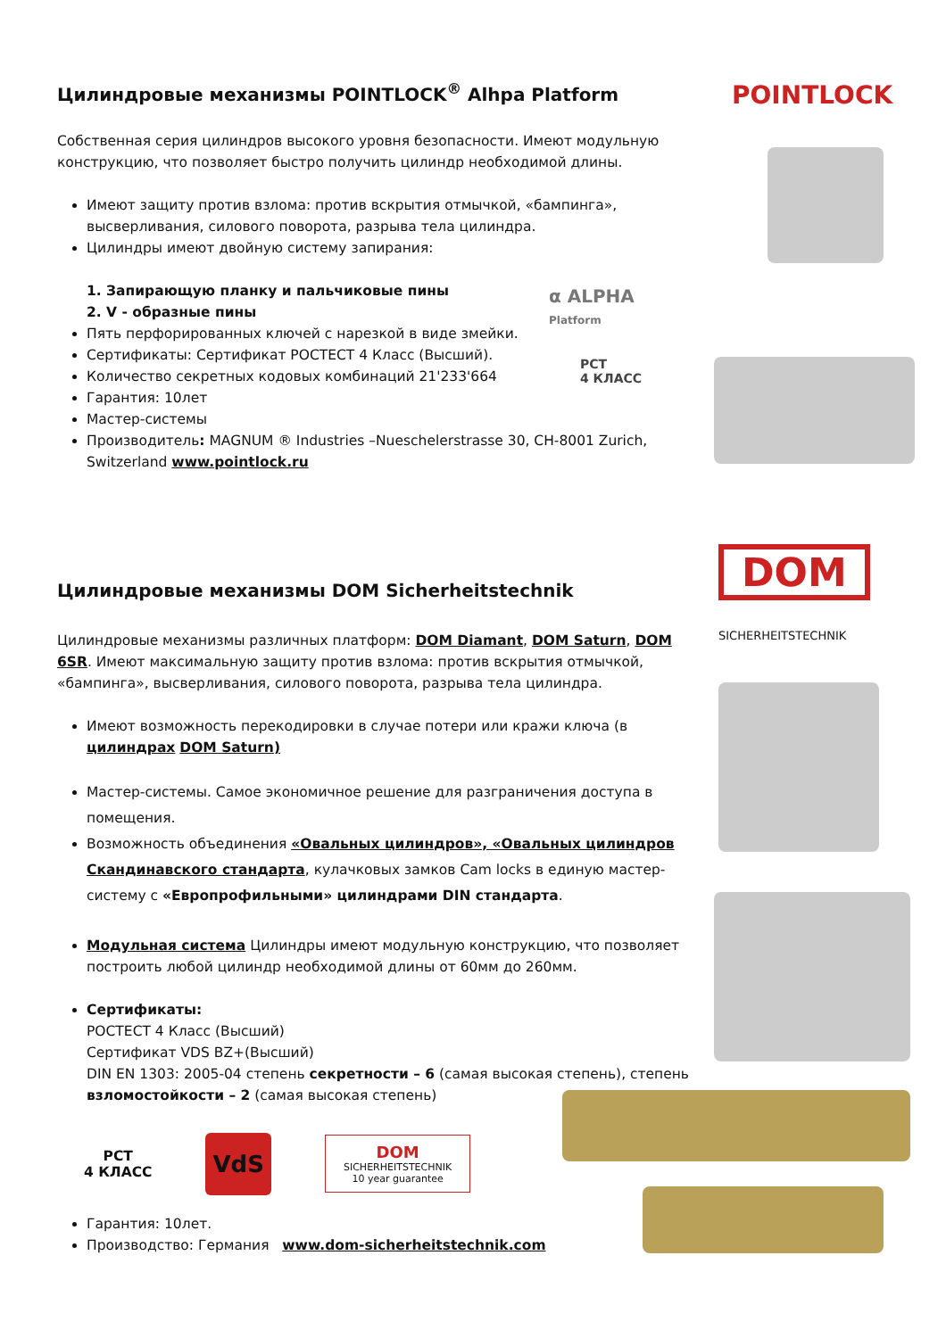Цилиндровые механизмы POINTLOCK<sup>®</sup> Alhpa Platform
Собственная серия цилиндров высокого уровня безопасности. Имеют модульную конструкцию, что позволяет быстро получить цилиндр необходимой длины.
Имеют защиту против взлома: против вскрытия отмычкой, «бампинга», высверливания, силового поворота, разрыва тела цилиндра.
Цилиндры имеют двойную систему запирания:
1. Запирающую планку и пальчиковые пины
2. V - образные пины
Пять перфорированных ключей с нарезкой в виде змейки.
Сертификаты: Сертификат РОСТЕСТ 4 Класс (Высший).
Количество секретных кодовых комбинаций 21'233'664
Гарантия: 10лет
Мастер-системы
Производитель: MAGNUM ® Industries –Nueschelerstrasse 30, CH-8001 Zurich, Switzerland www.pointlock.ru
Цилиндровые механизмы DOM Sicherheitstechnik
Цилиндровые механизмы различных платформ: DOM Diamant, DOM Saturn, DOM 6SR. Имеют максимальную защиту против взлома: против вскрытия отмычкой, «бампинга», высверливания, силового поворота, разрыва тела цилиндра.
Имеют возможность перекодировки в случае потери или кражи ключа (в цилиндрах DOM Saturn)
Мастер-системы. Самое экономичное решение для разграничения доступа в помещения.
Возможность объединения «Овальных цилиндров», «Овальных цилиндров Скандинавского стандарта, кулачковых замков Cam locks в единую мастер-систему с «Европрофильными» цилиндрами DIN стандарта.
Модульная система Цилиндры имеют модульную конструкцию, что позволяет построить любой цилиндр необходимой длины от 60мм до 260мм.
Сертификаты:
РОСТЕСТ 4 Класс (Высший)
Сертификат VDS BZ+(Высший)
DIN EN 1303: 2005-04 степень секретности – 6 (самая высокая степень), степень взломостойкости – 2 (самая высокая степень)
РСТ
4 КЛАСС
VdS
DOM
SICHERHEITSTECHNIK
10 year guarantee
Гарантия: 10лет.
Производство: Германия www.dom-sicherheitstechnik.com
POINTLOCK
α ALPHA
Platform
РСТ
4 КЛАСС
DOM
SICHERHEITSTECHNIK